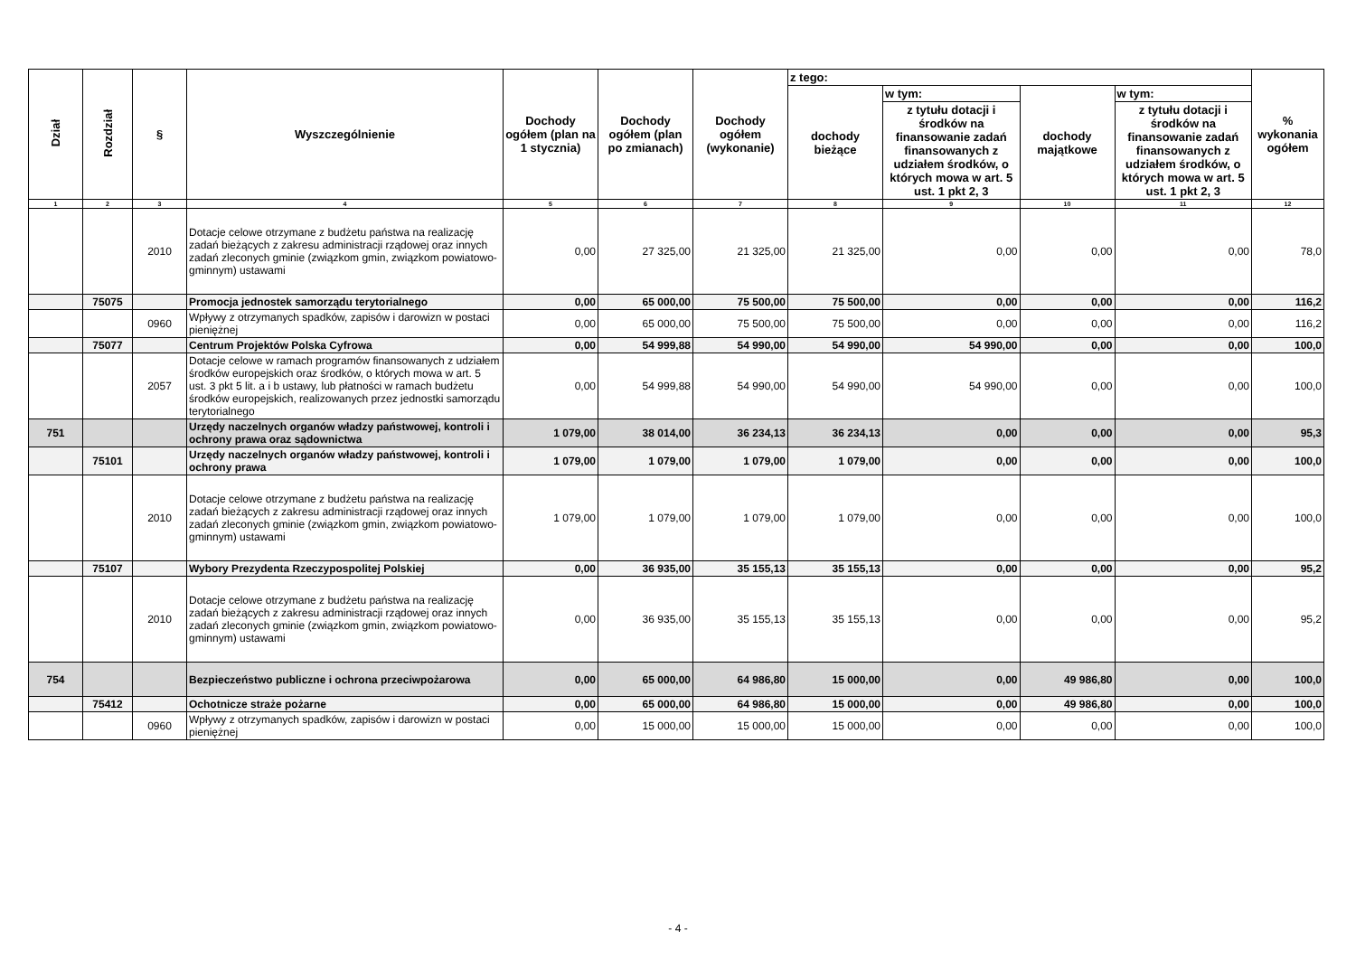| Dział | Rozdział | § | Wyszczególnienie | Dochody ogółem (plan na 1 stycznia) | Dochody ogółem (plan po zmianach) | Dochody ogółem (wykonanie) | z tego: | | | | % wykonania ogółem |
| --- | --- | --- | --- | --- | --- | --- | --- | --- | --- | --- | --- |
| | | | | | | | dochody bieżące | w tym: | dochody majątkowe | w tym: | |
| | | | | | | | | z tytułu dotacji i środków na finansowanie zadań finansowanych z udziałem środków, o których mowa w art. 5 ust. 1 pkt 2, 3 | | z tytułu dotacji i środków na finansowanie zadań finansowanych z udziałem środków, o których mowa w art. 5 ust. 1 pkt 2, 3 | |
| 1 | 2 | 3 | 4 | 5 | 6 | 7 | 8 | 9 | 10 | 11 | 12 |
| | | 2010 | Dotacje celowe otrzymane z budżetu państwa na realizację zadań bieżących z zakresu administracji rządowej oraz innych zadań zleconych gminie (związkom gmin, związkom powiatowo-gminnym) ustawami | 0,00 | 27 325,00 | 21 325,00 | 21 325,00 | 0,00 | 0,00 | 0,00 | 78,0 |
| | 75075 | | Promocja jednostek samorządu terytorialnego | 0,00 | 65 000,00 | 75 500,00 | 75 500,00 | 0,00 | 0,00 | 0,00 | 116,2 |
| | | 0960 | Wpływy z otrzymanych spadków, zapisów i darowizn w postaci pieniężnej | 0,00 | 65 000,00 | 75 500,00 | 75 500,00 | 0,00 | 0,00 | 0,00 | 116,2 |
| | 75077 | | Centrum Projektów Polska Cyfrowa | 0,00 | 54 999,88 | 54 990,00 | 54 990,00 | 54 990,00 | 0,00 | 0,00 | 100,0 |
| | | 2057 | Dotacje celowe w ramach programów finansowanych z udziałem środków europejskich oraz środków, o których mowa w art. 5 ust. 3 pkt 5 lit. a i b ustawy, lub płatności w ramach budżetu środków europejskich, realizowanych przez jednostki samorządu terytorialnego | 0,00 | 54 999,88 | 54 990,00 | 54 990,00 | 54 990,00 | 0,00 | 0,00 | 100,0 |
| 751 | | | Urzędy naczelnych organów władzy państwowej, kontroli i ochrony prawa oraz sądownictwa | 1 079,00 | 38 014,00 | 36 234,13 | 36 234,13 | 0,00 | 0,00 | 0,00 | 95,3 |
| | 75101 | | Urzędy naczelnych organów władzy państwowej, kontroli i ochrony prawa | 1 079,00 | 1 079,00 | 1 079,00 | 1 079,00 | 0,00 | 0,00 | 0,00 | 100,0 |
| | | 2010 | Dotacje celowe otrzymane z budżetu państwa na realizację zadań bieżących z zakresu administracji rządowej oraz innych zadań zleconych gminie (związkom gmin, związkom powiatowo-gminnym) ustawami | 1 079,00 | 1 079,00 | 1 079,00 | 1 079,00 | 0,00 | 0,00 | 0,00 | 100,0 |
| | 75107 | | Wybory Prezydenta Rzeczypospolitej Polskiej | 0,00 | 36 935,00 | 35 155,13 | 35 155,13 | 0,00 | 0,00 | 0,00 | 95,2 |
| | | 2010 | Dotacje celowe otrzymane z budżetu państwa na realizację zadań bieżących z zakresu administracji rządowej oraz innych zadań zleconych gminie (związkom gmin, związkom powiatowo-gminnym) ustawami | 0,00 | 36 935,00 | 35 155,13 | 35 155,13 | 0,00 | 0,00 | 0,00 | 95,2 |
| 754 | | | Bezpieczeństwo publiczne i ochrona przeciwpożarowa | 0,00 | 65 000,00 | 64 986,80 | 15 000,00 | 0,00 | 49 986,80 | 0,00 | 100,0 |
| | 75412 | | Ochotnicze straże pożarne | 0,00 | 65 000,00 | 64 986,80 | 15 000,00 | 0,00 | 49 986,80 | 0,00 | 100,0 |
| | | 0960 | Wpływy z otrzymanych spadków, zapisów i darowizn w postaci pieniężnej | 0,00 | 15 000,00 | 15 000,00 | 15 000,00 | 0,00 | 0,00 | 0,00 | 100,0 |
- 4 -